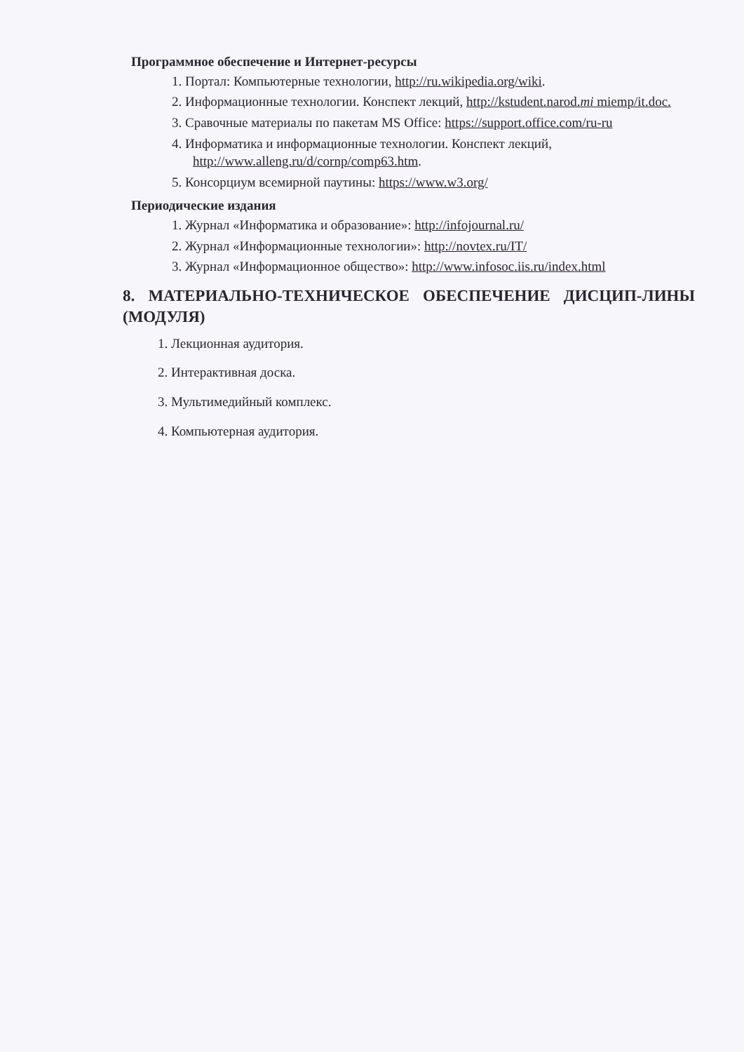Программное обеспечение и Интернет-ресурсы
1. Портал: Компьютерные технологии, http://ru.wikipedia.org/wiki.
2. Информационные технологии. Конспект лекций, http://kstudent.narod.mi miemp/it.doc.
3. Сравочные материалы по пакетам MS Office: https://support.office.com/ru-ru
4. Информатика и информационные технологии. Конспект лекций, http://www.alleng.ru/d/cornp/comp63.htm.
5. Консорциум всемирной паутины: https://www.w3.org/
Периодические издания
1. Журнал «Информатика и образование»: http://infojournal.ru/
2. Журнал «Информационные технологии»: http://novtex.ru/IT/
3. Журнал «Информационное общество»: http://www.infosoc.iis.ru/index.html
8. МАТЕРИАЛЬНО-ТЕХНИЧЕСКОЕ ОБЕСПЕЧЕНИЕ ДИСЦИП-ЛИНЫ (МОДУЛЯ)
1. Лекционная аудитория.
2. Интерактивная доска.
3. Мультимедийный комплекс.
4. Компьютерная аудитория.